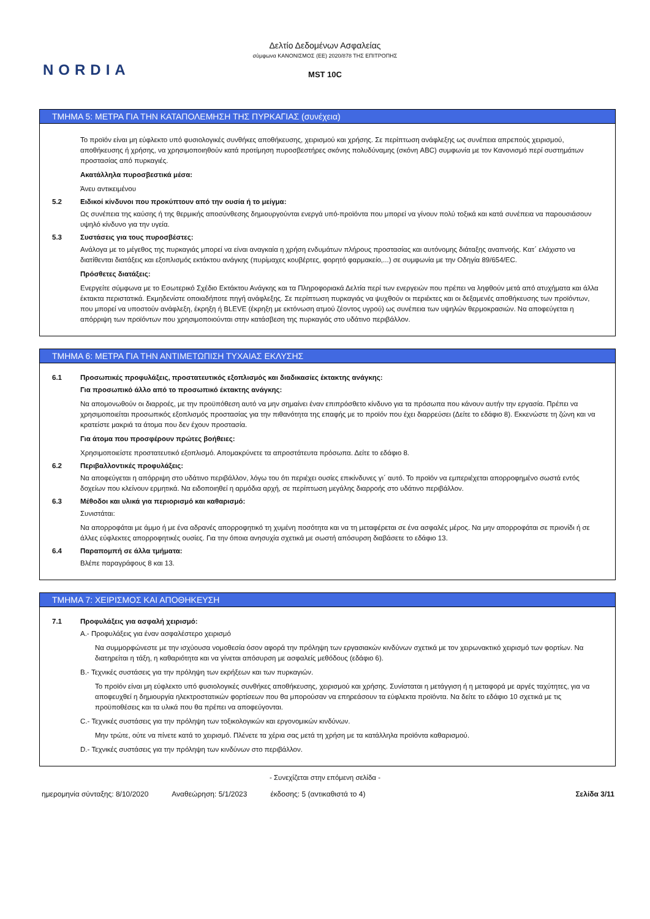NORDIA
Δελτίο Δεδομένων Ασφαλείας
σύμφωνα ΚΑΝΟΝΙΣΜΟΣ (ΕΕ) 2020/878 ΤΗΣ ΕΠΙΤΡΟΠΗΣ
MST 10C
ΤΜΗΜΑ 5: ΜΕΤΡΑ ΓΙΑ ΤΗΝ ΚΑΤΑΠΟΛΕΜΗΣΗ ΤΗΣ ΠΥΡΚΑΓΙΑΣ (συνέχεια)
Το προϊόν είναι μη εύφλεκτο υπό φυσιολογικές συνθήκες αποθήκευσης, χειρισμού και χρήσης. Σε περίπτωση ανάφλεξης ως συνέπεια απρεπούς χειρισμού, αποθήκευσης ή χρήσης, να χρησιμοποιηθούν κατά προτίμηση πυροσβεστήρες σκόνης πολυδύναμης (σκόνη ABC) συμφωνία με τον Κανονισμό περί συστημάτων προστασίας από πυρκαγιές.
Ακατάλληλα πυροσβεστικά μέσα:
Άνευ αντικειμένου
5.2 Ειδικοί κίνδυνοι που προκύπτουν από την ουσία ή το μείγμα:
Ως συνέπεια της καύσης ή της θερμικής αποσύνθεσης δημιουργούνται ενεργά υπό-προϊόντα που μπορεί να γίνουν πολύ τοξικά και κατά συνέπεια να παρουσιάσουν υψηλό κίνδυνο για την υγεία.
5.3 Συστάσεις για τους πυροσβέστες:
Ανάλογα με το μέγεθος της πυρκαγιάς μπορεί να είναι αναγκαία η χρήση ενδυμάτων πλήρους προστασίας και αυτόνομης διάταξης αναπνοής. Κατ΄ ελάχιστο να διατίθενται διατάξεις και εξοπλισμός εκτάκτου ανάγκης (πυρίμαχες κουβέρτες, φορητό φαρμακείο,...) σε συμφωνία με την Οδηγία 89/654/EC.
Πρόσθετες διατάξεις:
Ενεργείτε σύμφωνα με το Εσωτερικό Σχέδιο Εκτάκτου Ανάγκης και τα Πληροφοριακά Δελτία περί των ενεργειών που πρέπει να ληφθούν μετά από ατυχήματα και άλλα έκτακτα περιστατικά. Εκμηδενίστε οποιαδήποτε πηγή ανάφλεξης. Σε περίπτωση πυρκαγιάς να ψυχθούν οι περιέκτες και οι δεξαμενές αποθήκευσης των προϊόντων, που μπορεί να υποστούν ανάφλεξη, έκρηξη ή BLEVE (έκρηξη με εκτόνωση ατμού ζέοντος υγρού) ως συνέπεια των υψηλών θερμοκρασιών. Να αποφεύγεται η απόρριψη των προϊόντων που χρησιμοποιούνται στην κατάσβεση της πυρκαγιάς στο υδάτινο περιβάλλον.
ΤΜΗΜΑ 6: ΜΕΤΡΑ ΓΙΑ ΤΗΝ ΑΝΤΙΜΕΤΩΠΙΣΗ ΤΥΧΑΙΑΣ ΕΚΛΥΣΗΣ
6.1 Προσωπικές προφυλάξεις, προστατευτικός εξοπλισμός και διαδικασίες έκτακτης ανάγκης:
Για προσωπικό άλλο από το προσωπικό έκτακτης ανάγκης:
Να απομονωθούν οι διαρροές, με την προϋπόθεση αυτό να μην σημαίνει έναν επιπρόσθετο κίνδυνο για τα πρόσωπα που κάνουν αυτήν την εργασία. Πρέπει να χρησιμοποιείται προσωπικός εξοπλισμός προστασίας για την πιθανότητα της επαφής με το προϊόν που έχει διαρρεύσει (Δείτε το εδάφιο 8). Εκκενώστε τη ζώνη και να κρατείστε μακριά τα άτομα που δεν έχουν προστασία.
Για άτομα που προσφέρουν πρώτες βοήθειες:
Χρησιμοποιείστε προστατευτικό εξοπλισμό. Απομακρύνετε τα απροστάτευτα πρόσωπα. Δείτε το εδάφιο 8.
6.2 Περιβαλλοντικές προφυλάξεις:
Να αποφεύγεται η απόρριψη στο υδάτινο περιβάλλον, λόγω του ότι περιέχει ουσίες επικίνδυνες γι΄ αυτό. Το προϊόν να εμπεριέχεται απορροφημένο σωστά εντός δοχείων που κλείνουν ερμητικά. Να ειδοποιηθεί η αρμόδια αρχή, σε περίπτωση μεγάλης διαρροής στο υδάτινο περιβάλλον.
6.3 Μέθοδοι και υλικά για περιορισμό και καθαρισμό:
Συνιστάται:
Να απορροφάται με άμμο ή με ένα αδρανές απορροφητικό τη χυμένη ποσότητα και να τη μεταφέρεται σε ένα ασφαλές μέρος. Να μην απορροφάται σε πριονίδι ή σε άλλες εύφλεκτες απορροφητικές ουσίες. Για την όποια ανησυχία σχετικά με σωστή απόσυρση διαβάσετε το εδάφιο 13.
6.4 Παραπομπή σε άλλα τμήματα:
Βλέπε παραγράφους 8 και 13.
ΤΜΗΜΑ 7: ΧΕΙΡΙΣΜΟΣ ΚΑΙ ΑΠΟΘΗΚΕΥΣΗ
7.1 Προφυλάξεις για ασφαλή χειρισμό:
A.- Προφυλάξεις για έναν ασφαλέστερο χειρισμό
Να συμμορφώνεστε με την ισχύουσα νομοθεσία όσον αφορά την πρόληψη των εργασιακών κινδύνων σχετικά με τον χειρωνακτικό χειρισμό των φορτίων. Να διατηρείται η τάξη, η καθαριότητα και να γίνεται απόσυρση με ασφαλείς μεθόδους (εδάφιο 6).
B.- Τεχνικές συστάσεις για την πρόληψη των εκρήξεων και των πυρκαγιών.
Το προϊόν είναι μη εύφλεκτο υπό φυσιολογικές συνθήκες αποθήκευσης, χειρισμού και χρήσης. Συνίσταται η μετάγγιση ή η μεταφορά με αργές ταχύτητες, για να αποφευχθεί η δημιουργία ηλεκτροστατικών φορτίσεων που θα μπορούσαν να επηρεάσουν τα εύφλεκτα προϊόντα. Να δείτε το εδάφιο 10 σχετικά με τις προϋποθέσεις και τα υλικά που θα πρέπει να αποφεύγονται.
C.- Τεχνικές συστάσεις για την πρόληψη των τοξικολογικών και εργονομικών κινδύνων.
Μην τρώτε, ούτε να πίνετε κατά το χειρισμό. Πλένετε τα χέρια σας μετά τη χρήση με τα κατάλληλα προϊόντα καθαρισμού.
D.- Τεχνικές συστάσεις για την πρόληψη των κινδύνων στο περιβάλλον.
- Συνεχίζεται στην επόμενη σελίδα -
ημερομηνία σύνταξης: 8/10/2020 Αναθεώρηση: 5/1/2023 έκδοσης: 5 (αντικαθιστά το 4) Σελίδα 3/11